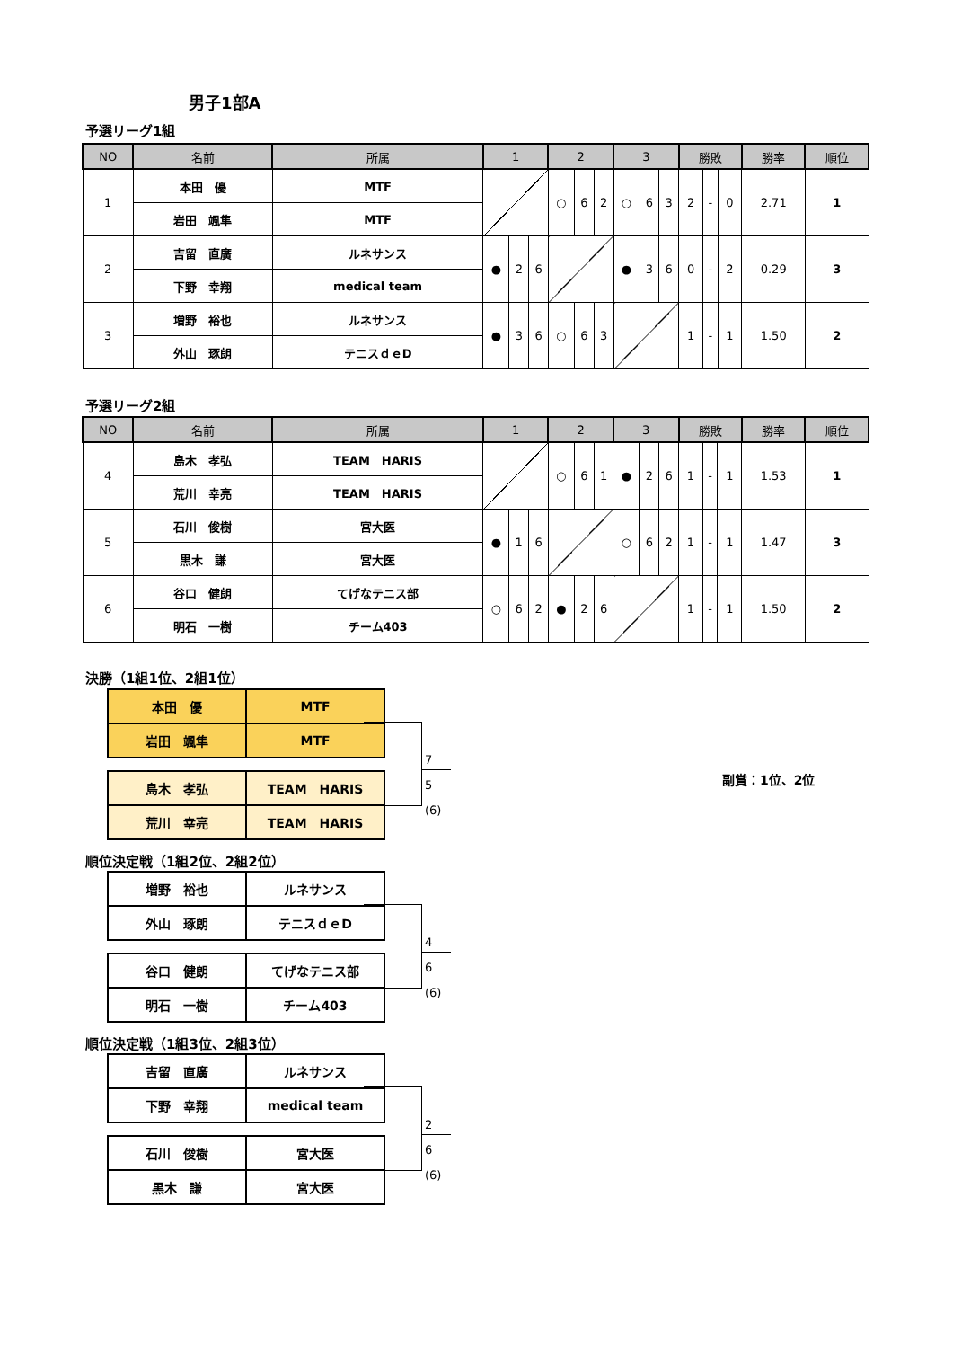男子1部A
予選リーグ1組
| NO | 名前 | 所属 | 1 | | | 2 | | | 3 | | | 勝敗 | | | 勝率 | 順位 |
| --- | --- | --- | --- | --- | --- | --- | --- | --- | --- | --- | --- | --- | --- | --- | --- | --- |
| 1 | 本田 優 | MTF | | | | ○ | 6 | 2 | ○ | 6 | 3 | 2 | - | 0 | 2.71 | 1 |
| | 岩田 颯隼 | MTF | | | | | | | | | | | | | | |
| 2 | 吉留 直廣 | ルネサンス | ● | 2 | 6 | | | | ● | 3 | 6 | 0 | - | 2 | 0.29 | 3 |
| | 下野 幸翔 | medical team | | | | | | | | | | | | | | |
| 3 | 増野 裕也 | ルネサンス | ● | 3 | 6 | ○ | 6 | 3 | | | | 1 | - | 1 | 1.50 | 2 |
| | 外山 琢朗 | テニスｄｅD | | | | | | | | | | | | | | |
予選リーグ2組
| NO | 名前 | 所属 | 1 | | | 2 | | | 3 | | | 勝敗 | | | 勝率 | 順位 |
| --- | --- | --- | --- | --- | --- | --- | --- | --- | --- | --- | --- | --- | --- | --- | --- | --- |
| 4 | 島木 孝弘 | TEAM HARIS | | | | ○ | 6 | 1 | ● | 2 | 6 | 1 | - | 1 | 1.53 | 1 |
| | 荒川 幸亮 | TEAM HARIS | | | | | | | | | | | | | | |
| 5 | 石川 俊樹 | 宮大医 | ● | 1 | 6 | | | | ○ | 6 | 2 | 1 | - | 1 | 1.47 | 3 |
| | 黒木 謙 | 宮大医 | | | | | | | | | | | | | | |
| 6 | 谷口 健朗 | てげなテニス部 | ○ | 6 | 2 | ● | 2 | 6 | | | | 1 | - | 1 | 1.50 | 2 |
| | 明石 一樹 | チーム403 | | | | | | | | | | | | | | |
決勝（1組1位、2組1位）
| 本田 優 | MTF |
| 岩田 颯隼 | MTF |
| 島木 孝弘 | TEAM HARIS |
| 荒川 幸亮 | TEAM HARIS |
7
5
(6)
副賞：1位、2位
順位決定戦（1組2位、2組2位）
| 増野 裕也 | ルネサンス |
| 外山 琢朗 | テニスｄｅD |
| 谷口 健朗 | てげなテニス部 |
| 明石 一樹 | チーム403 |
4
6
(6)
順位決定戦（1組3位、2組3位）
| 吉留 直廣 | ルネサンス |
| 下野 幸翔 | medical team |
| 石川 俊樹 | 宮大医 |
| 黒木 謙 | 宮大医 |
2
6
(6)